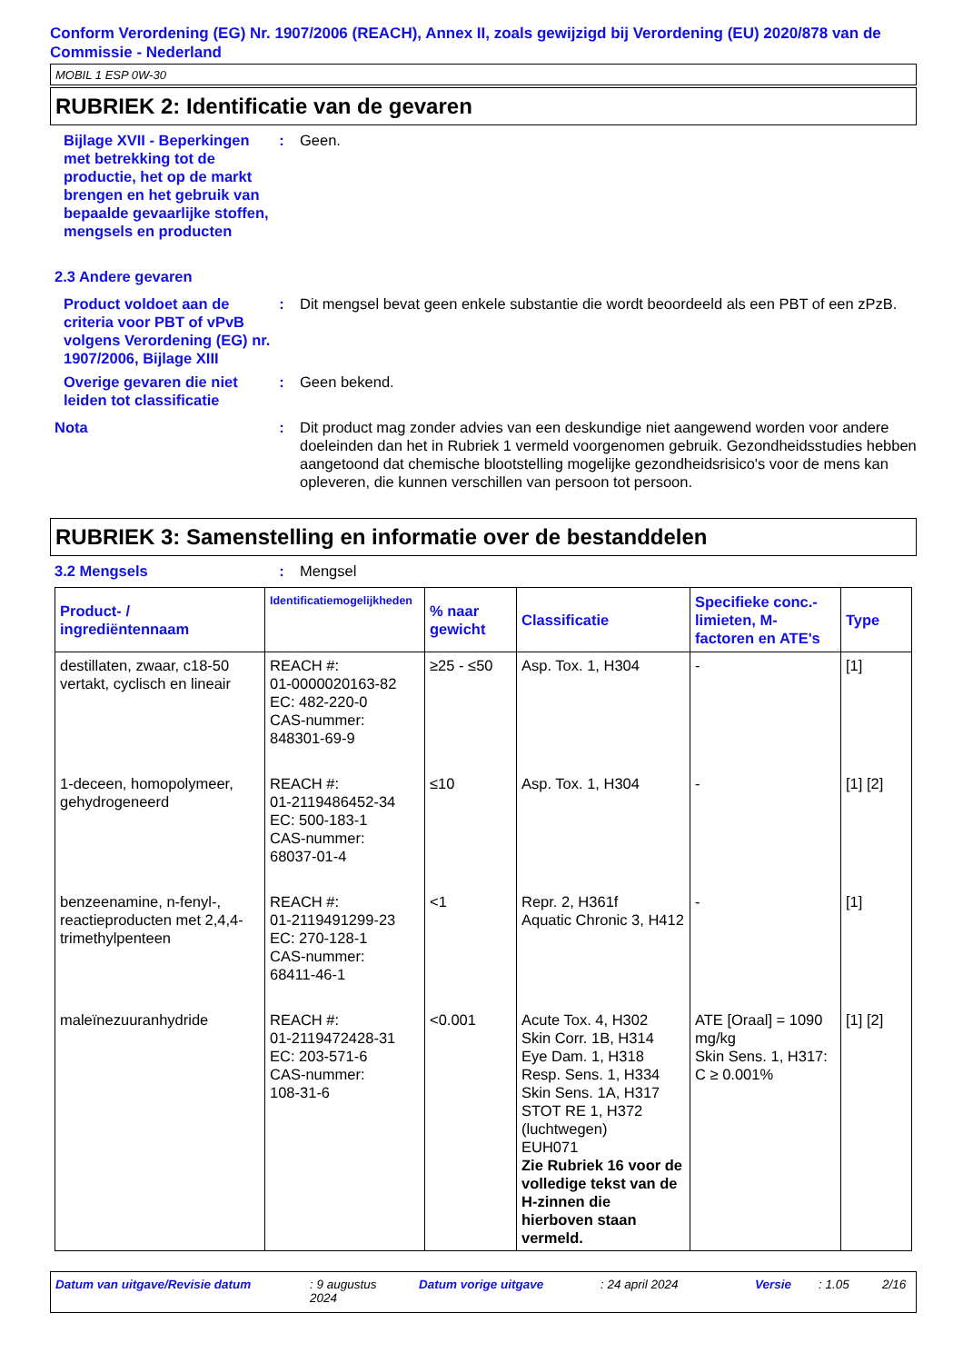Conform Verordening (EG) Nr. 1907/2006 (REACH), Annex II, zoals gewijzigd bij Verordening (EU) 2020/878 van de Commissie - Nederland
MOBIL 1 ESP 0W-30
RUBRIEK 2: Identificatie van de gevaren
Bijlage XVII - Beperkingen met betrekking tot de productie, het op de markt brengen en het gebruik van bepaalde gevaarlijke stoffen, mengsels en producten
: Geen.
2.3 Andere gevaren
Product voldoet aan de criteria voor PBT of vPvB volgens Verordening (EG) nr. 1907/2006, Bijlage XIII
: Dit mengsel bevat geen enkele substantie die wordt beoordeeld als een PBT of een zPzB.
Overige gevaren die niet leiden tot classificatie
: Geen bekend.
Nota : Dit product mag zonder advies van een deskundige niet aangewend worden voor andere doeleinden dan het in Rubriek 1 vermeld voorgenomen gebruik. Gezondheidsstudies hebben aangetoond dat chemische blootstelling mogelijke gezondheidsrisico's voor de mens kan opleveren, die kunnen verschillen van persoon tot persoon.
RUBRIEK 3: Samenstelling en informatie over de bestanddelen
3.2 Mengsels : Mengsel
| Product- / ingrediëntennaam | Identificatiemogelijkheden | % naar gewicht | Classificatie | Specifieke conc.-limieten, M-factoren en ATE's | Type |
| --- | --- | --- | --- | --- | --- |
| destillaten, zwaar, c18-50 vertakt, cyclisch en lineair | REACH #: 01-0000020163-82 EC: 482-220-0 CAS-nummer: 848301-69-9 | ≥25 - ≤50 | Asp. Tox. 1, H304 | - | [1] |
| 1-deceen, homopolymeer, gehydrogeneerd | REACH #: 01-2119486452-34 EC: 500-183-1 CAS-nummer: 68037-01-4 | ≤10 | Asp. Tox. 1, H304 | - | [1] [2] |
| benzeenamine, n-fenyl-, reactieproducten met 2,4,4-trimethylpenteen | REACH #: 01-2119491299-23 EC: 270-128-1 CAS-nummer: 68411-46-1 | <1 | Repr. 2, H361f Aquatic Chronic 3, H412 | - | [1] |
| maleïnezuuranhydride | REACH #: 01-2119472428-31 EC: 203-571-6 CAS-nummer: 108-31-6 | <0.001 | Acute Tox. 4, H302 Skin Corr. 1B, H314 Eye Dam. 1, H318 Resp. Sens. 1, H334 Skin Sens. 1A, H317 STOT RE 1, H372 (luchtwegen) EUH071 Zie Rubriek 16 voor de volledige tekst van de H-zinnen die hierboven staan vermeld. | ATE [Oraal] = 1090 mg/kg Skin Sens. 1, H317: C ≥ 0.001% | [1] [2] |
Datum van uitgave/Revisie datum : 9 augustus 2024
Datum vorige uitgave : 24 april 2024 Versie : 1.05 2/16